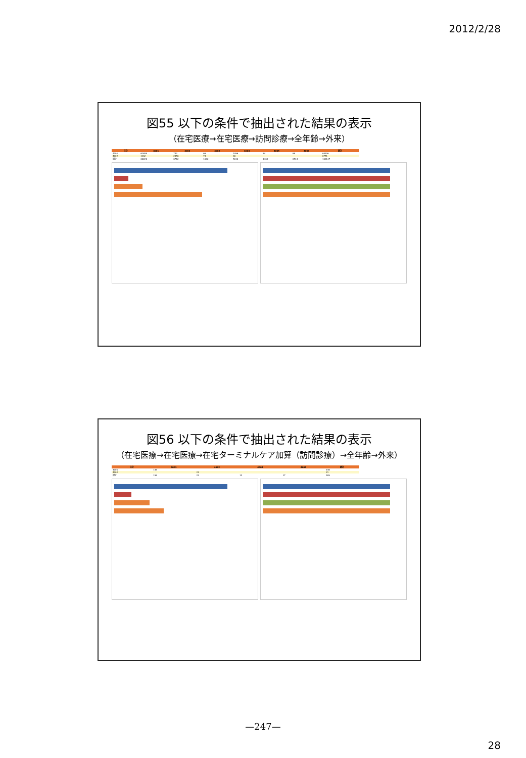2012/2/28
図55 以下の条件で抽出された結果の表示
（在宅医療→在宅医療→訪問診療→全年齢→外来）
| 合計 | 4001 | 4002 | 4003 | 4004 | 4005 | 4006 | 総計 |
| --- | --- | --- | --- | --- | --- | --- | --- |
| 4001 | 61659 | 742 | 66 | 1096 | 64 | 66 | 65306 |
| 4002 | 1162 | 2456 | 74 | 66 | | | 6771 |
| 総計 | 66226 | 6712 | 1662 | 5616 | 1465 | 6544 | 166147 |
図56 以下の条件で抽出された結果の表示
（在宅医療→在宅医療→在宅ターミナルケア加算（訪問診療）→全年齢→外来）
| 合計 | 4001 | 4002 | 4003 | 4004 | 総計 |
| --- | --- | --- | --- | --- | --- |
| 4001 | 146 | | | | 146 |
| 4002 | | 21 | | | 21 |
| 総計 | 156 | 21 | 12 | 17 | 409 |
—247—
28